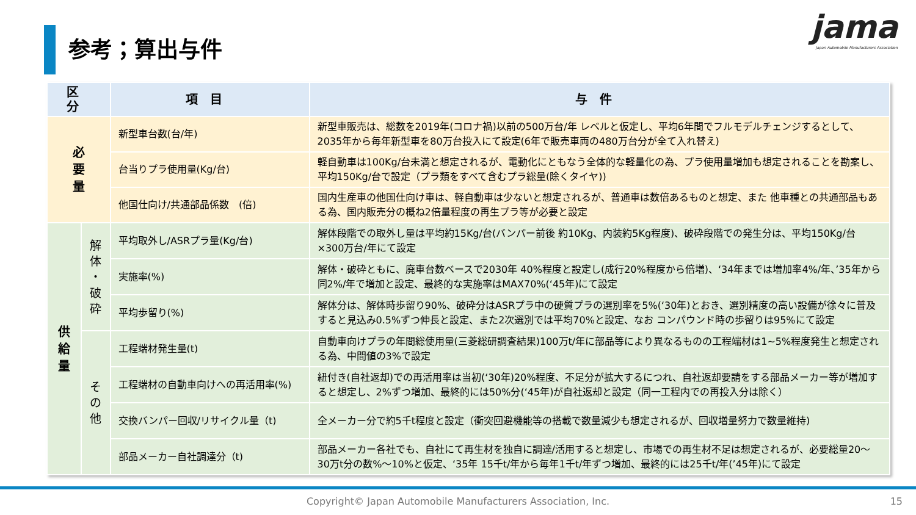参考；算出与件
jama
Japan Automobile Manufacturers Association
| 区分 | | 項目 | 与件 |
| --- | --- | --- | --- |
| 必 要 量 | | 新型車台数(台/年) | 新型車販売は、総数を2019年(コロナ禍)以前の500万台/年 レベルと仮定し、平均6年間でフルモデルチェンジするとして、2035年から毎年新型車を80万台投入にて設定(6年で販売車両の480万台分が全て入れ替え) |
| | | 台当りプラ使用量(Kg/台) | 軽自動車は100Kg/台未満と想定されるが、電動化にともなう全体的な軽量化の為、プラ使用量増加も想定されることを勘案し、平均150Kg/台で設定（プラ類をすべて含むプラ総量(除くタイヤ)) |
| | | 他国仕向け/共通部品係数 (倍) | 国内生産車の他国仕向け車は、軽自動車は少ないと想定されるが、普通車は数倍あるものと想定、また 他車種との共通部品もある為、国内販売分の概ね2倍量程度の再生プラ等が必要と設定 |
| 供 給 量 | 解 体 ・ 破 砕 | 平均取外し/ASRプラ量(Kg/台) | 解体段階での取外し量は平均約15Kg/台(バンパー前後 約10Kg、内装約5Kg程度)、破砕段階での発生分は、平均150Kg/台×300万台/年にて設定 |
| | | 実施率(%) | 解体・破砕ともに、廃車台数ベースで2030年 40%程度と設定し(成行20%程度から倍増)、‘34年までは増加率4%/年、’35年から同2%/年で増加と設定、最終的な実施率はMAX70%(‘45年)にて設定 |
| | | 平均歩留り(%) | 解体分は、解体時歩留り90%、破砕分はASRプラ中の硬質プラの選別率を5%(‘30年)とおき、選別精度の高い設備が徐々に普及すると見込み0.5%ずつ伸長と設定、また2次選別では平均70%と設定、なお コンパウンド時の歩留りは95%にて設定 |
| | そ の 他 | 工程端材発生量(t) | 自動車向けプラの年間総使用量(三菱総研調査結果)100万t/年に部品等により異なるものの工程端材は1~5%程度発生と想定される為、中間値の3%で設定 |
| | | 工程端材の自動車向けへの再活用率(%) | 紐付き(自社返却)での再活用率は当初(‘30年)20%程度、不足分が拡大するにつれ、自社返却要請をする部品メーカー等が増加すると想定し、2%ずつ増加、最終的には50%分(‘45年)が自社返却と設定（同一工程内での再投入分は除く） |
| | | 交換バンパー回収/リサイクル量（t) | 全メーカー分で約5千t程度と設定（衝突回避機能等の搭載で数量減少も想定されるが、回収増量努力で数量維持) |
| | | 部品メーカー自社調達分（t) | 部品メーカー各社でも、自社にて再生材を独自に調達/活用すると想定し、市場での再生材不足は想定されるが、必要総量20～30万t分の数%～10%と仮定、‘35年 15千t/年から毎年1千t/年ずつ増加、最終的には25千t/年(’45年)にて設定 |
Copyright© Japan Automobile Manufacturers Association, Inc. 15